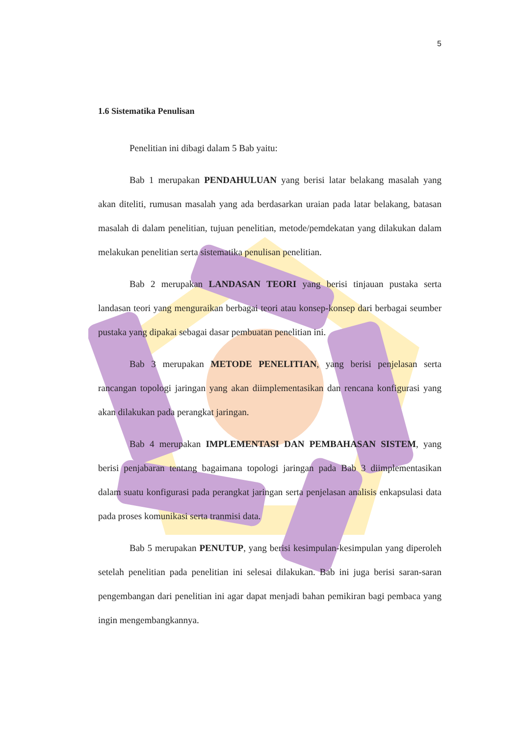5
1.6 Sistematika Penulisan
Penelitian ini dibagi dalam 5 Bab yaitu:
Bab 1 merupakan PENDAHULUAN yang berisi latar belakang masalah yang akan diteliti, rumusan masalah yang ada berdasarkan uraian pada latar belakang, batasan masalah di dalam penelitian, tujuan penelitian, metode/pemdekatan yang dilakukan dalam melakukan penelitian serta sistematika penulisan penelitian.
Bab 2 merupakan LANDASAN TEORI yang berisi tinjauan pustaka serta landasan teori yang menguraikan berbagai teori atau konsep-konsep dari berbagai seumber pustaka yang dipakai sebagai dasar pembuatan penelitian ini.
Bab 3 merupakan METODE PENELITIAN, yang berisi penjelasan serta rancangan topologi jaringan yang akan diimplementasikan dan rencana konfigurasi yang akan dilakukan pada perangkat jaringan.
Bab 4 merupakan IMPLEMENTASI DAN PEMBAHASAN SISTEM, yang berisi penjabaran tentang bagaimana topologi jaringan pada Bab 3 diimplementasikan dalam suatu konfigurasi pada perangkat jaringan serta penjelasan analisis enkapsulasi data pada proses komunikasi serta tranmisi data.
Bab 5 merupakan PENUTUP, yang berisi kesimpulan-kesimpulan yang diperoleh setelah penelitian pada penelitian ini selesai dilakukan. Bab ini juga berisi saran-saran pengembangan dari penelitian ini agar dapat menjadi bahan pemikiran bagi pembaca yang ingin mengembangkannya.